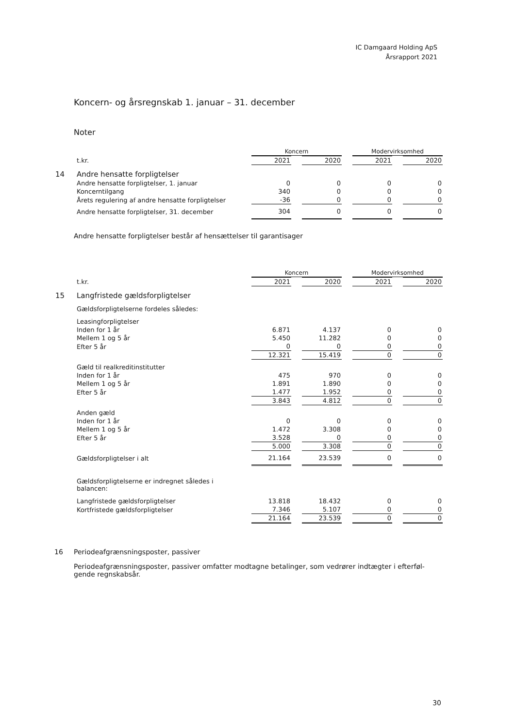IC Damgaard Holding ApS
Årsrapport 2021
Koncern- og årsregnskab 1. januar – 31. december
Noter
| | | Koncern | | | | Modervirksomhed | | |
| | t.kr. | 2021 | | 2020 | | 2021 | | 2020 |
| 14 | Andre hensatte forpligtelser | | | | | | | |
| | Andre hensatte forpligtelser, 1. januar | 0 | | 0 | | 0 | | 0 |
| | Koncerntilgang | 340 | | 0 | | 0 | | 0 |
| | Årets regulering af andre hensatte forpligtelser | -36 | | 0 | | 0 | | 0 |
| | Andre hensatte forpligtelser, 31. december | 304 | | 0 | | 0 | | 0 |
Andre hensatte forpligtelser består af hensættelser til garantisager
| | | Koncern | | | | Modervirksomhed | | |
| | t.kr. | 2021 | | 2020 | | 2021 | | 2020 |
| 15 | Langfristede gældsforpligtelser | | | | | | | |
| | Gældsforpligtelserne fordeles således: | | | | | | | |
| | Leasingforpligtelser | | | | | | | |
| | Inden for 1 år | 6.871 | | 4.137 | | 0 | | 0 |
| | Mellem 1 og 5 år | 5.450 | | 11.282 | | 0 | | 0 |
| | Efter 5 år | 0 | | 0 | | 0 | | 0 |
| | | 12.321 | | 15.419 | | 0 | | 0 |
| | Gæld til realkreditinstitutter | | | | | | | |
| | Inden for 1 år | 475 | | 970 | | 0 | | 0 |
| | Mellem 1 og 5 år | 1.891 | | 1.890 | | 0 | | 0 |
| | Efter 5 år | 1.477 | | 1.952 | | 0 | | 0 |
| | | 3.843 | | 4.812 | | 0 | | 0 |
| | Anden gæld | | | | | | | |
| | Inden for 1 år | 0 | | 0 | | 0 | | 0 |
| | Mellem 1 og 5 år | 1.472 | | 3.308 | | 0 | | 0 |
| | Efter 5 år | 3.528 | | 0 | | 0 | | 0 |
| | | 5.000 | | 3.308 | | 0 | | 0 |
| | Gældsforpligtelser i alt | 21.164 | | 23.539 | | 0 | | 0 |
| | Gældsforpligtelserne er indregnet således i balancen: | | | | | | | |
| | Langfristede gældsforpligtelser | 13.818 | | 18.432 | | 0 | | 0 |
| | Kortfristede gældsforpligtelser | 7.346 | | 5.107 | | 0 | | 0 |
| | | 21.164 | | 23.539 | | 0 | | 0 |
16 Periodeafgrænsningsposter, passiver
Periodeafgrænsningsposter, passiver omfatter modtagne betalinger, som vedrører indtægter i efterføl-
gende regnskabsår.
30